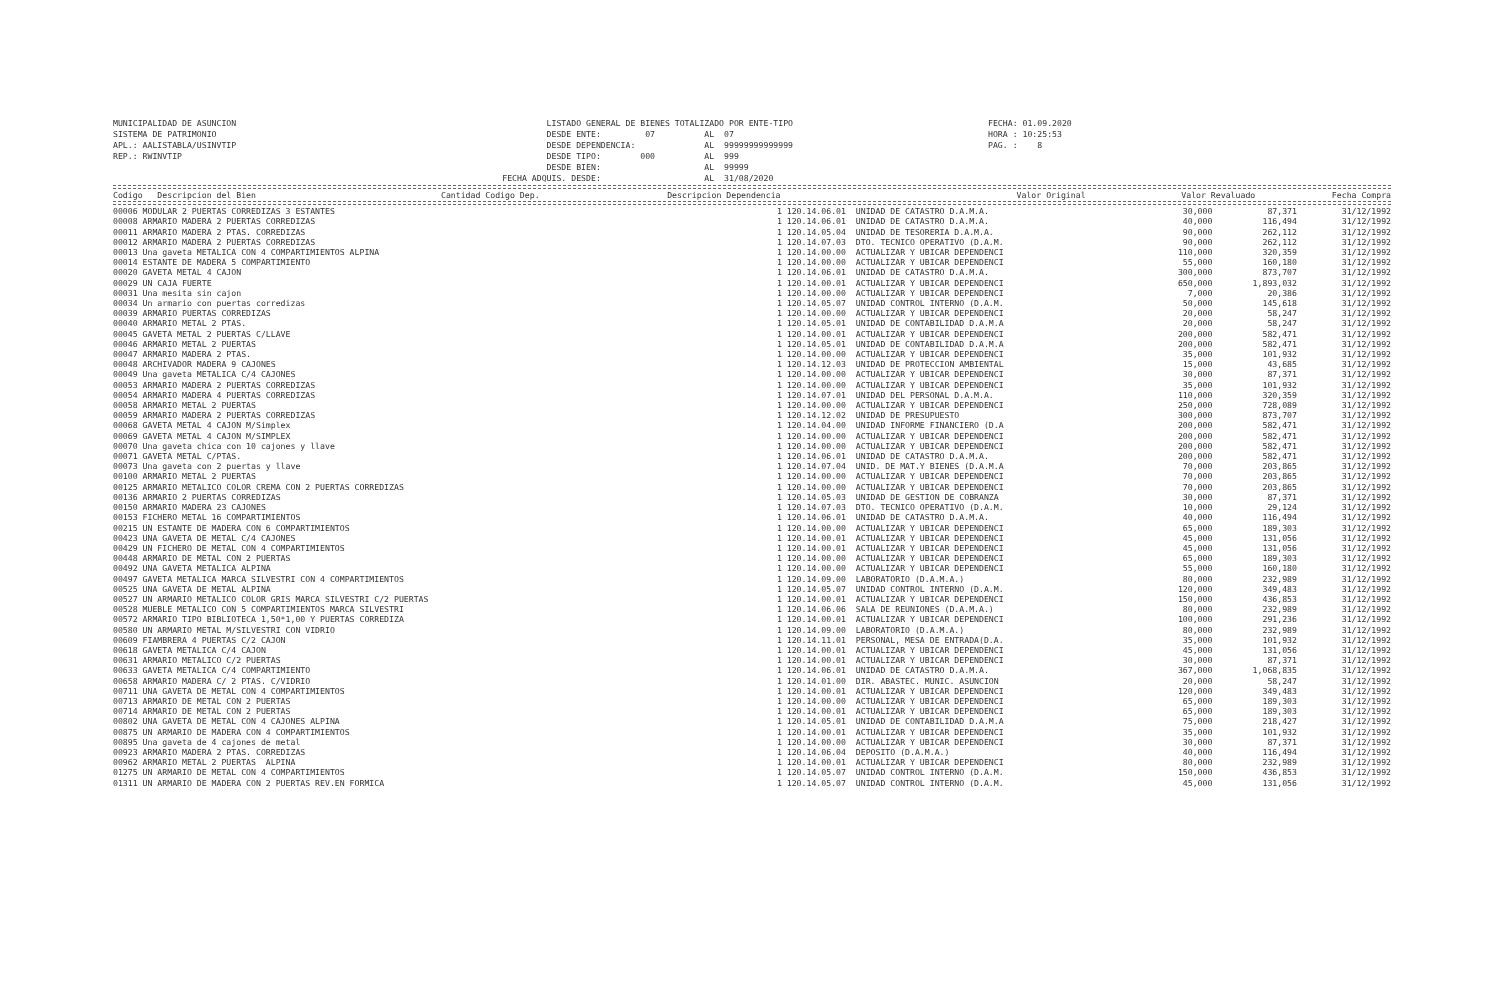MUNICIPALIDAD DE ASUNCION SISTEMA DE PATRIMONIO APL.: AALISTABLA/USINVTIP REP.: RWINVTIP
LISTADO GENERAL DE BIENES TOTALIZADO POR ENTE-TIPO DESDE ENTE: 07 AL 07 DESDE DEPENDENCIA: AL 99999999999999 DESDE TIPO: 000 AL 999 DESDE BIEN: AL 99999 FECHA ADQUIS. DESDE: AL 31/08/2020
FECHA: 01.09.2020 HORA : 10:25:53 PAG. : 8
| Codigo Descripcion del Bien | Cantidad Codigo Dep. | Descripcion Dependencia | Valor Original | Valor Revaluado | Fecha Compra |
| --- | --- | --- | --- | --- | --- |
| 00006 MODULAR 2 PUERTAS CORREDIZAS 3 ESTANTES | 1 120.14.06.01 | UNIDAD DE CATASTRO D.A.M.A. | 30,000 | 87,371 | 31/12/1992 |
| 00008 ARMARIO MADERA 2 PUERTAS CORREDIZAS | 1 120.14.06.01 | UNIDAD DE CATASTRO D.A.M.A. | 40,000 | 116,494 | 31/12/1992 |
| 00011 ARMARIO MADERA 2 PTAS. CORREDIZAS | 1 120.14.05.04 | UNIDAD DE TESORERIA D.A.M.A. | 90,000 | 262,112 | 31/12/1992 |
| 00012 ARMARIO MADERA 2 PUERTAS CORREDIZAS | 1 120.14.07.03 | DTO. TECNICO OPERATIVO (D.A.M. | 90,000 | 262,112 | 31/12/1992 |
| 00013 Una gaveta METALICA CON 4 COMPARTIMIENTOS ALPINA | 1 120.14.00.00 | ACTUALIZAR Y UBICAR DEPENDENCI | 110,000 | 320,359 | 31/12/1992 |
| 00014 ESTANTE DE MADERA 5 COMPARTIMIENTO | 1 120.14.00.00 | ACTUALIZAR Y UBICAR DEPENDENCI | 55,000 | 160,180 | 31/12/1992 |
| 00020 GAVETA METAL 4 CAJON | 1 120.14.06.01 | UNIDAD DE CATASTRO D.A.M.A. | 300,000 | 873,707 | 31/12/1992 |
| 00029 UN CAJA FUERTE | 1 120.14.00.01 | ACTUALIZAR Y UBICAR DEPENDENCI | 650,000 | 1,893,032 | 31/12/1992 |
| 00031 Una mesita sin cajon | 1 120.14.00.00 | ACTUALIZAR Y UBICAR DEPENDENCI | 7,000 | 20,386 | 31/12/1992 |
| 00034 Un armario con puertas corredizas | 1 120.14.05.07 | UNIDAD CONTROL INTERNO (D.A.M. | 50,000 | 145,618 | 31/12/1992 |
| 00039 ARMARIO PUERTAS CORREDIZAS | 1 120.14.00.00 | ACTUALIZAR Y UBICAR DEPENDENCI | 20,000 | 58,247 | 31/12/1992 |
| 00040 ARMARIO METAL 2 PTAS. | 1 120.14.05.01 | UNIDAD DE CONTABILIDAD D.A.M.A | 20,000 | 58,247 | 31/12/1992 |
| 00045 GAVETA METAL 2 PUERTAS C/LLAVE | 1 120.14.00.01 | ACTUALIZAR Y UBICAR DEPENDENCI | 200,000 | 582,471 | 31/12/1992 |
| 00046 ARMARIO METAL 2 PUERTAS | 1 120.14.05.01 | UNIDAD DE CONTABILIDAD D.A.M.A | 200,000 | 582,471 | 31/12/1992 |
| 00047 ARMARIO MADERA 2 PTAS. | 1 120.14.00.00 | ACTUALIZAR Y UBICAR DEPENDENCI | 35,000 | 101,932 | 31/12/1992 |
| 00048 ARCHIVADOR MADERA 9 CAJONES | 1 120.14.12.03 | UNIDAD DE PROTECCION AMBIENTAL | 15,000 | 43,685 | 31/12/1992 |
| 00049 Una gaveta METALICA C/4 CAJONES | 1 120.14.00.00 | ACTUALIZAR Y UBICAR DEPENDENCI | 30,000 | 87,371 | 31/12/1992 |
| 00053 ARMARIO MADERA 2 PUERTAS CORREDIZAS | 1 120.14.00.00 | ACTUALIZAR Y UBICAR DEPENDENCI | 35,000 | 101,932 | 31/12/1992 |
| 00054 ARMARIO MADERA 4 PUERTAS CORREDIZAS | 1 120.14.07.01 | UNIDAD DEL PERSONAL D.A.M.A. | 110,000 | 320,359 | 31/12/1992 |
| 00058 ARMARIO METAL 2 PUERTAS | 1 120.14.00.00 | ACTUALIZAR Y UBICAR DEPENDENCI | 250,000 | 728,089 | 31/12/1992 |
| 00059 ARMARIO MADERA 2 PUERTAS CORREDIZAS | 1 120.14.12.02 | UNIDAD DE PRESUPUESTO | 300,000 | 873,707 | 31/12/1992 |
| 00068 GAVETA METAL 4 CAJON M/Simplex | 1 120.14.04.00 | UNIDAD INFORME FINANCIERO (D.A | 200,000 | 582,471 | 31/12/1992 |
| 00069 GAVETA METAL 4 CAJON M/SIMPLEX | 1 120.14.00.00 | ACTUALIZAR Y UBICAR DEPENDENCI | 200,000 | 582,471 | 31/12/1992 |
| 00070 Una gaveta chica con 10 cajones y llave | 1 120.14.00.00 | ACTUALIZAR Y UBICAR DEPENDENCI | 200,000 | 582,471 | 31/12/1992 |
| 00071 GAVETA METAL C/PTAS. | 1 120.14.06.01 | UNIDAD DE CATASTRO D.A.M.A. | 200,000 | 582,471 | 31/12/1992 |
| 00073 Una gaveta con 2 puertas y llave | 1 120.14.07.04 | UNID. DE MAT.Y BIENES (D.A.M.A | 70,000 | 203,865 | 31/12/1992 |
| 00100 ARMARIO METAL 2 PUERTAS | 1 120.14.00.00 | ACTUALIZAR Y UBICAR DEPENDENCI | 70,000 | 203,865 | 31/12/1992 |
| 00125 ARMARIO METALICO COLOR CREMA CON 2 PUERTAS CORREDIZAS | 1 120.14.00.00 | ACTUALIZAR Y UBICAR DEPENDENCI | 70,000 | 203,865 | 31/12/1992 |
| 00136 ARMARIO 2 PUERTAS CORREDIZAS | 1 120.14.05.03 | UNIDAD DE GESTION DE COBRANZA | 30,000 | 87,371 | 31/12/1992 |
| 00150 ARMARIO MADERA 23 CAJONES | 1 120.14.07.03 | DTO. TECNICO OPERATIVO (D.A.M. | 10,000 | 29,124 | 31/12/1992 |
| 00153 FICHERO METAL 16 COMPARTIMIENTOS | 1 120.14.06.01 | UNIDAD DE CATASTRO D.A.M.A. | 40,000 | 116,494 | 31/12/1992 |
| 00215 UN ESTANTE DE MADERA CON 6 COMPARTIMIENTOS | 1 120.14.00.00 | ACTUALIZAR Y UBICAR DEPENDENCI | 65,000 | 189,303 | 31/12/1992 |
| 00423 UNA GAVETA DE METAL C/4 CAJONES | 1 120.14.00.01 | ACTUALIZAR Y UBICAR DEPENDENCI | 45,000 | 131,056 | 31/12/1992 |
| 00429 UN FICHERO DE METAL CON 4 COMPARTIMIENTOS | 1 120.14.00.01 | ACTUALIZAR Y UBICAR DEPENDENCI | 45,000 | 131,056 | 31/12/1992 |
| 00448 ARMARIO DE METAL CON 2 PUERTAS | 1 120.14.00.00 | ACTUALIZAR Y UBICAR DEPENDENCI | 65,000 | 189,303 | 31/12/1992 |
| 00492 UNA GAVETA METALICA ALPINA | 1 120.14.00.00 | ACTUALIZAR Y UBICAR DEPENDENCI | 55,000 | 160,180 | 31/12/1992 |
| 00497 GAVETA METALICA MARCA SILVESTRI CON 4 COMPARTIMIENTOS | 1 120.14.09.00 | LABORATORIO (D.A.M.A.) | 80,000 | 232,989 | 31/12/1992 |
| 00525 UNA GAVETA DE METAL ALPINA | 1 120.14.05.07 | UNIDAD CONTROL INTERNO (D.A.M. | 120,000 | 349,483 | 31/12/1992 |
| 00527 UN ARMARIO METALICO COLOR GRIS MARCA SILVESTRI C/2 PUERTAS | 1 120.14.00.01 | ACTUALIZAR Y UBICAR DEPENDENCI | 150,000 | 436,853 | 31/12/1992 |
| 00528 MUEBLE METALICO CON 5 COMPARTIMIENTOS MARCA SILVESTRI | 1 120.14.06.06 | SALA DE REUNIONES (D.A.M.A.) | 80,000 | 232,989 | 31/12/1992 |
| 00572 ARMARIO TIPO BIBLIOTECA 1,50*1,00 Y PUERTAS CORREDIZA | 1 120.14.00.01 | ACTUALIZAR Y UBICAR DEPENDENCI | 100,000 | 291,236 | 31/12/1992 |
| 00580 UN ARMARIO METAL M/SILVESTRI CON VIDRIO | 1 120.14.09.00 | LABORATORIO (D.A.M.A.) | 80,000 | 232,989 | 31/12/1992 |
| 00609 FIAMBRERA 4 PUERTAS C/2 CAJON | 1 120.14.11.01 | PERSONAL, MESA DE ENTRADA(D.A. | 35,000 | 101,932 | 31/12/1992 |
| 00618 GAVETA METALICA C/4 CAJON | 1 120.14.00.01 | ACTUALIZAR Y UBICAR DEPENDENCI | 45,000 | 131,056 | 31/12/1992 |
| 00631 ARMARIO METALICO C/2 PUERTAS | 1 120.14.00.01 | ACTUALIZAR Y UBICAR DEPENDENCI | 30,000 | 87,371 | 31/12/1992 |
| 00633 GAVETA METALICA C/4 COMPARTIMIENTO | 1 120.14.06.01 | UNIDAD DE CATASTRO D.A.M.A. | 367,000 | 1,068,835 | 31/12/1992 |
| 00658 ARMARIO MADERA C/ 2 PTAS. C/VIDRIO | 1 120.14.01.00 | DIR. ABASTEC. MUNIC. ASUNCION | 20,000 | 58,247 | 31/12/1992 |
| 00711 UNA GAVETA DE METAL CON 4 COMPARTIMIENTOS | 1 120.14.00.01 | ACTUALIZAR Y UBICAR DEPENDENCI | 120,000 | 349,483 | 31/12/1992 |
| 00713 ARMARIO DE METAL CON 2 PUERTAS | 1 120.14.00.00 | ACTUALIZAR Y UBICAR DEPENDENCI | 65,000 | 189,303 | 31/12/1992 |
| 00714 ARMARIO DE METAL CON 2 PUERTAS | 1 120.14.00.01 | ACTUALIZAR Y UBICAR DEPENDENCI | 65,000 | 189,303 | 31/12/1992 |
| 00802 UNA GAVETA DE METAL CON 4 CAJONES ALPINA | 1 120.14.05.01 | UNIDAD DE CONTABILIDAD D.A.M.A | 75,000 | 218,427 | 31/12/1992 |
| 00875 UN ARMARIO DE MADERA CON 4 COMPARTIMIENTOS | 1 120.14.00.01 | ACTUALIZAR Y UBICAR DEPENDENCI | 35,000 | 101,932 | 31/12/1992 |
| 00895 Una gaveta de 4 cajones de metal | 1 120.14.00.00 | ACTUALIZAR Y UBICAR DEPENDENCI | 30,000 | 87,371 | 31/12/1992 |
| 00923 ARMARIO MADERA 2 PTAS. CORREDIZAS | 1 120.14.06.04 | DEPOSITO (D.A.M.A.) | 40,000 | 116,494 | 31/12/1992 |
| 00962 ARMARIO METAL 2 PUERTAS ALPINA | 1 120.14.00.01 | ACTUALIZAR Y UBICAR DEPENDENCI | 80,000 | 232,989 | 31/12/1992 |
| 01275 UN ARMARIO DE METAL CON 4 COMPARTIMIENTOS | 1 120.14.05.07 | UNIDAD CONTROL INTERNO (D.A.M. | 150,000 | 436,853 | 31/12/1992 |
| 01311 UN ARMARIO DE MADERA CON 2 PUERTAS REV.EN FORMICA | 1 120.14.05.07 | UNIDAD CONTROL INTERNO (D.A.M. | 45,000 | 131,056 | 31/12/1992 |